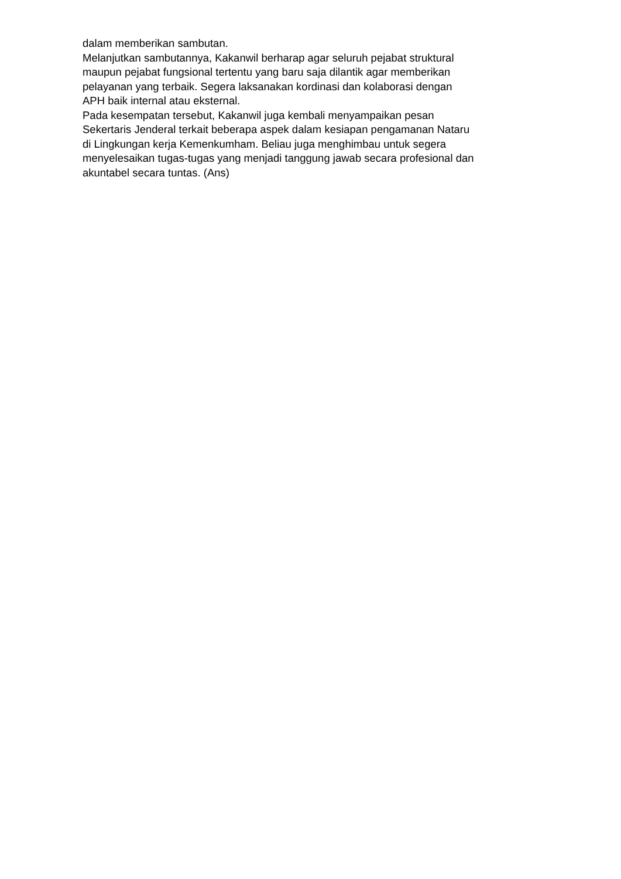dalam memberikan sambutan.
Melanjutkan sambutannya, Kakanwil berharap agar seluruh pejabat struktural
maupun pejabat fungsional tertentu yang baru saja dilantik agar memberikan
pelayanan yang terbaik. Segera laksanakan kordinasi dan kolaborasi dengan
APH baik internal atau eksternal.
Pada kesempatan tersebut, Kakanwil juga kembali menyampaikan pesan
Sekertaris Jenderal terkait beberapa aspek dalam kesiapan pengamanan Nataru
di Lingkungan kerja Kemenkumham. Beliau juga menghimbau untuk segera
menyelesaikan tugas-tugas yang menjadi tanggung jawab secara profesional dan
akuntabel secara tuntas. (Ans)